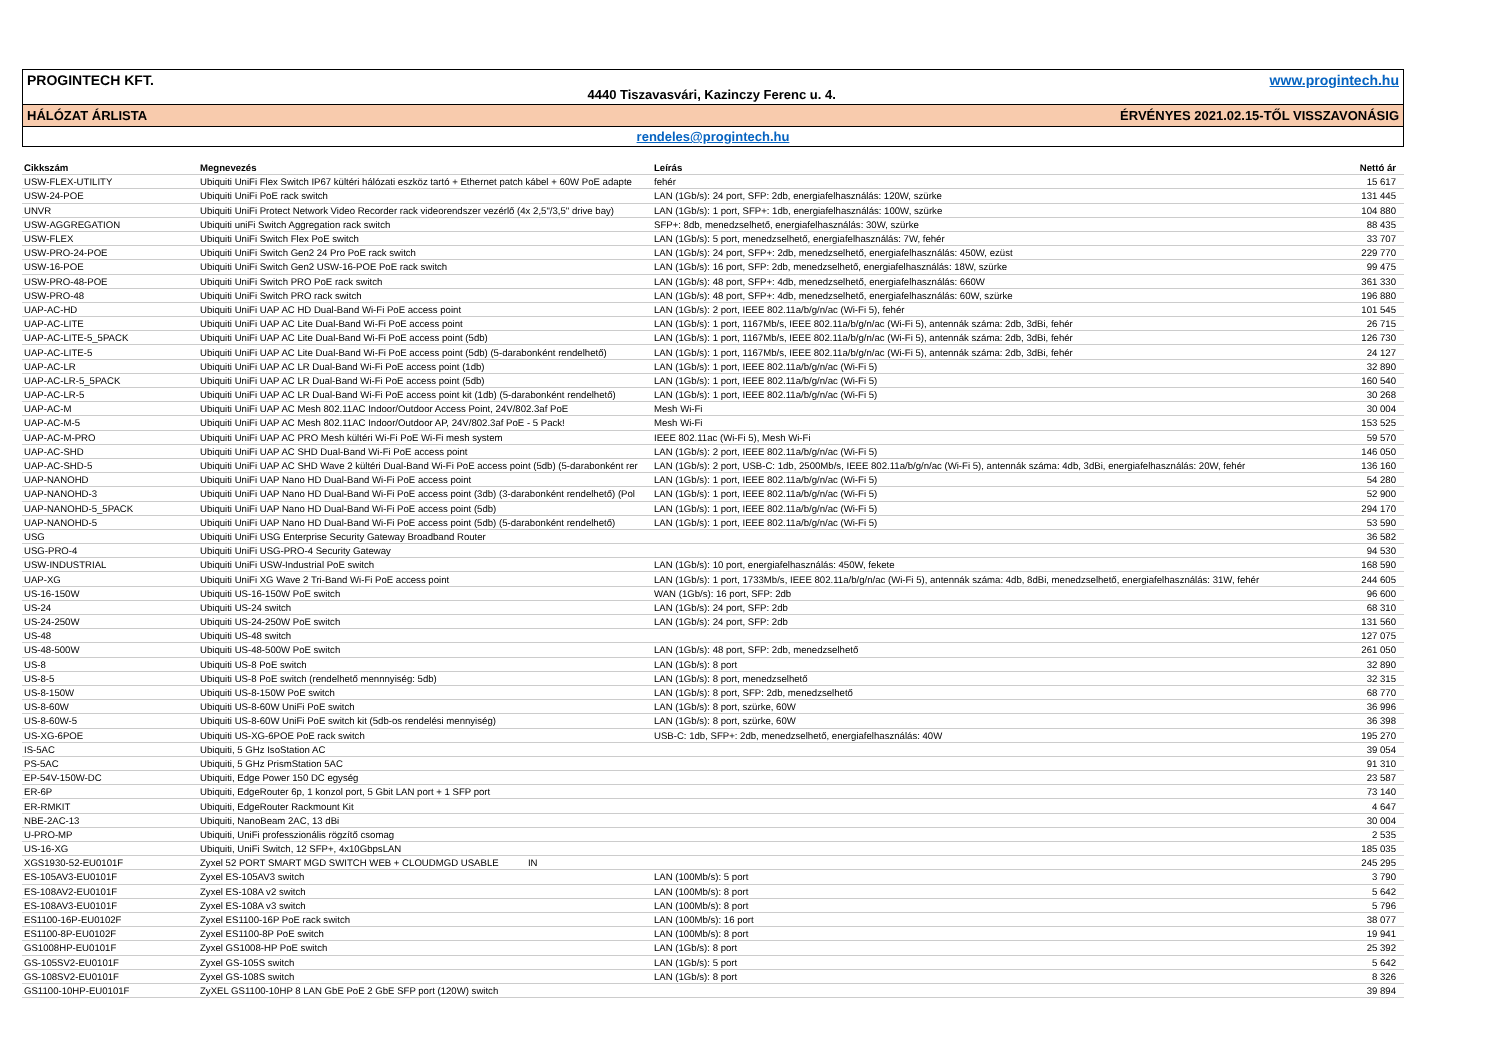PROGINTECH KFT. 4440 Tiszavasvári, Kazinczy Ferenc u. 4. www.progintech.hu
HÁLÓZAT ÁRLISTA ÉRVÉNYES 2021.02.15-TŐL VISSZAVONÁSIG
rendeles@progintech.hu
| Cikkszám | Megnevezés | Leírás | Nettó ár |
| --- | --- | --- | --- |
| USW-FLEX-UTILITY | Ubiquiti UniFi Flex Switch IP67 kültéri hálózati eszköz tartó + Ethernet patch kábel + 60W PoE adapte | fehér | 15 617 |
| USW-24-POE | Ubiquiti UniFi PoE rack switch | LAN (1Gb/s): 24 port, SFP: 2db, energiafelhasználás: 120W, szürke | 131 445 |
| UNVR | Ubiquiti UniFi Protect Network Video Recorder rack videorendszer vezérlő (4x 2,5"/3,5" drive bay) | LAN (1Gb/s): 1 port, SFP+: 1db, energiafelhasználás: 100W, szürke | 104 880 |
| USW-AGGREGATION | Ubiquiti uniFi Switch Aggregation rack switch | SFP+: 8db, menedzselhető, energiafelhasználás: 30W, szürke | 88 435 |
| USW-FLEX | Ubiquiti UniFi Switch Flex PoE switch | LAN (1Gb/s): 5 port, menedzselhető, energiafelhasználás: 7W, fehér | 33 707 |
| USW-PRO-24-POE | Ubiquiti UniFi Switch Gen2 24 Pro PoE rack switch | LAN (1Gb/s): 24 port, SFP+: 2db, menedzselhető, energiafelhasználás: 450W, ezüst | 229 770 |
| USW-16-POE | Ubiquiti UniFi Switch Gen2 USW-16-POE PoE rack switch | LAN (1Gb/s): 16 port, SFP: 2db, menedzselhető, energiafelhasználás: 18W, szürke | 99 475 |
| USW-PRO-48-POE | Ubiquiti UniFi Switch PRO PoE rack switch | LAN (1Gb/s): 48 port, SFP+: 4db, menedzselhető, energiafelhasználás: 660W | 361 330 |
| USW-PRO-48 | Ubiquiti UniFi Switch PRO rack switch | LAN (1Gb/s): 48 port, SFP+: 4db, menedzselhető, energiafelhasználás: 60W, szürke | 196 880 |
| UAP-AC-HD | Ubiquiti UniFi UAP AC HD Dual-Band Wi-Fi PoE access point | LAN (1Gb/s): 2 port, IEEE 802.11a/b/g/n/ac (Wi-Fi 5), fehér | 101 545 |
| UAP-AC-LITE | Ubiquiti UniFi UAP AC Lite Dual-Band Wi-Fi PoE access point | LAN (1Gb/s): 1 port, 1167Mb/s, IEEE 802.11a/b/g/n/ac (Wi-Fi 5), antennák száma: 2db, 3dBi, fehér | 26 715 |
| UAP-AC-LITE-5_5PACK | Ubiquiti UniFi UAP AC Lite Dual-Band Wi-Fi PoE access point (5db) | LAN (1Gb/s): 1 port, 1167Mb/s, IEEE 802.11a/b/g/n/ac (Wi-Fi 5), antennák száma: 2db, 3dBi, fehér | 126 730 |
| UAP-AC-LITE-5 | Ubiquiti UniFi UAP AC Lite Dual-Band Wi-Fi PoE access point (5db) (5-darabonként rendelhető) | LAN (1Gb/s): 1 port, 1167Mb/s, IEEE 802.11a/b/g/n/ac (Wi-Fi 5), antennák száma: 2db, 3dBi, fehér | 24 127 |
| UAP-AC-LR | Ubiquiti UniFi UAP AC LR Dual-Band Wi-Fi PoE access point (1db) | LAN (1Gb/s): 1 port, IEEE 802.11a/b/g/n/ac (Wi-Fi 5) | 32 890 |
| UAP-AC-LR-5_5PACK | Ubiquiti UniFi UAP AC LR Dual-Band Wi-Fi PoE access point (5db) | LAN (1Gb/s): 1 port, IEEE 802.11a/b/g/n/ac (Wi-Fi 5) | 160 540 |
| UAP-AC-LR-5 | Ubiquiti UniFi UAP AC LR Dual-Band Wi-Fi PoE access point kit (1db) (5-darabonként rendelhető) | LAN (1Gb/s): 1 port, IEEE 802.11a/b/g/n/ac (Wi-Fi 5) | 30 268 |
| UAP-AC-M | Ubiquiti UniFi UAP AC Mesh 802.11AC Indoor/Outdoor Access Point, 24V/802.3af PoE | Mesh Wi-Fi | 30 004 |
| UAP-AC-M-5 | Ubiquiti UniFi UAP AC Mesh 802.11AC Indoor/Outdoor AP, 24V/802.3af PoE - 5 Pack! | Mesh Wi-Fi | 153 525 |
| UAP-AC-M-PRO | Ubiquiti UniFi UAP AC PRO Mesh kültéri Wi-Fi PoE Wi-Fi mesh system | IEEE 802.11ac (Wi-Fi 5), Mesh Wi-Fi | 59 570 |
| UAP-AC-SHD | Ubiquiti UniFi UAP AC SHD Dual-Band Wi-Fi PoE access point | LAN (1Gb/s): 2 port, IEEE 802.11a/b/g/n/ac (Wi-Fi 5) | 146 050 |
| UAP-AC-SHD-5 | Ubiquiti UniFi UAP AC SHD Wave 2 kültéri Dual-Band Wi-Fi PoE access point (5db) (5-darabonként rer | LAN (1Gb/s): 2 port, USB-C: 1db, 2500Mb/s, IEEE 802.11a/b/g/n/ac (Wi-Fi 5), antennák száma: 4db, 3dBi, energiafelhasználás: 20W, fehér | 136 160 |
| UAP-NANOHD | Ubiquiti UniFi UAP Nano HD Dual-Band Wi-Fi PoE access point | LAN (1Gb/s): 1 port, IEEE 802.11a/b/g/n/ac (Wi-Fi 5) | 54 280 |
| UAP-NANOHD-3 | Ubiquiti UniFi UAP Nano HD Dual-Band Wi-Fi PoE access point (3db) (3-darabonként rendelhető) (Pol | LAN (1Gb/s): 1 port, IEEE 802.11a/b/g/n/ac (Wi-Fi 5) | 52 900 |
| UAP-NANOHD-5_5PACK | Ubiquiti UniFi UAP Nano HD Dual-Band Wi-Fi PoE access point (5db) | LAN (1Gb/s): 1 port, IEEE 802.11a/b/g/n/ac (Wi-Fi 5) | 294 170 |
| UAP-NANOHD-5 | Ubiquiti UniFi UAP Nano HD Dual-Band Wi-Fi PoE access point (5db) (5-darabonként rendelhető) | LAN (1Gb/s): 1 port, IEEE 802.11a/b/g/n/ac (Wi-Fi 5) | 53 590 |
| USG | Ubiquiti UniFi USG Enterprise Security Gateway Broadband Router | | 36 582 |
| USG-PRO-4 | Ubiquiti UniFi USG-PRO-4 Security Gateway | | 94 530 |
| USW-INDUSTRIAL | Ubiquiti UniFi USW-Industrial PoE switch | LAN (1Gb/s): 10 port, energiafelhasználás: 450W, fekete | 168 590 |
| UAP-XG | Ubiquiti UniFi XG Wave 2 Tri-Band Wi-Fi PoE access point | LAN (1Gb/s): 1 port, 1733Mb/s, IEEE 802.11a/b/g/n/ac (Wi-Fi 5), antennák száma: 4db, 8dBi, menedzselhető, energiafelhasználás: 31W, fehér | 244 605 |
| US-16-150W | Ubiquiti US-16-150W PoE switch | WAN (1Gb/s): 16 port, SFP: 2db | 96 600 |
| US-24 | Ubiquiti US-24 switch | LAN (1Gb/s): 24 port, SFP: 2db | 68 310 |
| US-24-250W | Ubiquiti US-24-250W PoE switch | LAN (1Gb/s): 24 port, SFP: 2db | 131 560 |
| US-48 | Ubiquiti US-48 switch | | 127 075 |
| US-48-500W | Ubiquiti US-48-500W PoE switch | LAN (1Gb/s): 48 port, SFP: 2db, menedzselhető | 261 050 |
| US-8 | Ubiquiti US-8 PoE switch | LAN (1Gb/s): 8 port | 32 890 |
| US-8-5 | Ubiquiti US-8 PoE switch (rendelhető mennnyiség: 5db) | LAN (1Gb/s): 8 port, menedzselhető | 32 315 |
| US-8-150W | Ubiquiti US-8-150W PoE switch | LAN (1Gb/s): 8 port, SFP: 2db, menedzselhető | 68 770 |
| US-8-60W | Ubiquiti US-8-60W UniFi PoE switch | LAN (1Gb/s): 8 port, szürke, 60W | 36 996 |
| US-8-60W-5 | Ubiquiti US-8-60W UniFi PoE switch kit (5db-os rendelési mennyiség) | LAN (1Gb/s): 8 port, szürke, 60W | 36 398 |
| US-XG-6POE | Ubiquiti US-XG-6POE PoE rack switch | USB-C: 1db, SFP+: 2db, menedzselhető, energiafelhasználás: 40W | 195 270 |
| IS-5AC | Ubiquiti, 5 GHz IsoStation AC | | 39 054 |
| PS-5AC | Ubiquiti, 5 GHz PrismStation 5AC | | 91 310 |
| EP-54V-150W-DC | Ubiquiti, Edge Power 150 DC egység | | 23 587 |
| ER-6P | Ubiquiti, EdgeRouter 6p, 1 konzol port, 5 Gbit LAN port + 1 SFP port | | 73 140 |
| ER-RMKIT | Ubiquiti, EdgeRouter Rackmount Kit | | 4 647 |
| NBE-2AC-13 | Ubiquiti, NanoBeam 2AC, 13 dBi | | 30 004 |
| U-PRO-MP | Ubiquiti, UniFi professzionális rögzítő csomag | | 2 535 |
| US-16-XG | Ubiquiti, UniFi Switch, 12 SFP+, 4x10GbpsLAN | | 185 035 |
| XGS1930-52-EU0101F | Zyxel 52 PORT SMART MGD SWITCH WEB + CLOUDMGD USABLE IN | | 245 295 |
| ES-105AV3-EU0101F | Zyxel ES-105AV3 switch | LAN (100Mb/s): 5 port | 3 790 |
| ES-108AV2-EU0101F | Zyxel ES-108A v2 switch | LAN (100Mb/s): 8 port | 5 642 |
| ES-108AV3-EU0101F | Zyxel ES-108A v3 switch | LAN (100Mb/s): 8 port | 5 796 |
| ES1100-16P-EU0102F | Zyxel ES1100-16P PoE rack switch | LAN (100Mb/s): 16 port | 38 077 |
| ES1100-8P-EU0102F | Zyxel ES1100-8P PoE switch | LAN (100Mb/s): 8 port | 19 941 |
| GS1008HP-EU0101F | Zyxel GS1008-HP PoE switch | LAN (1Gb/s): 8 port | 25 392 |
| GS-105SV2-EU0101F | Zyxel GS-105S switch | LAN (1Gb/s): 5 port | 5 642 |
| GS-108SV2-EU0101F | Zyxel GS-108S switch | LAN (1Gb/s): 8 port | 8 326 |
| GS1100-10HP-EU0101F | ZyXEL GS1100-10HP 8 LAN GbE PoE 2 GbE SFP port (120W) switch | | 39 894 |